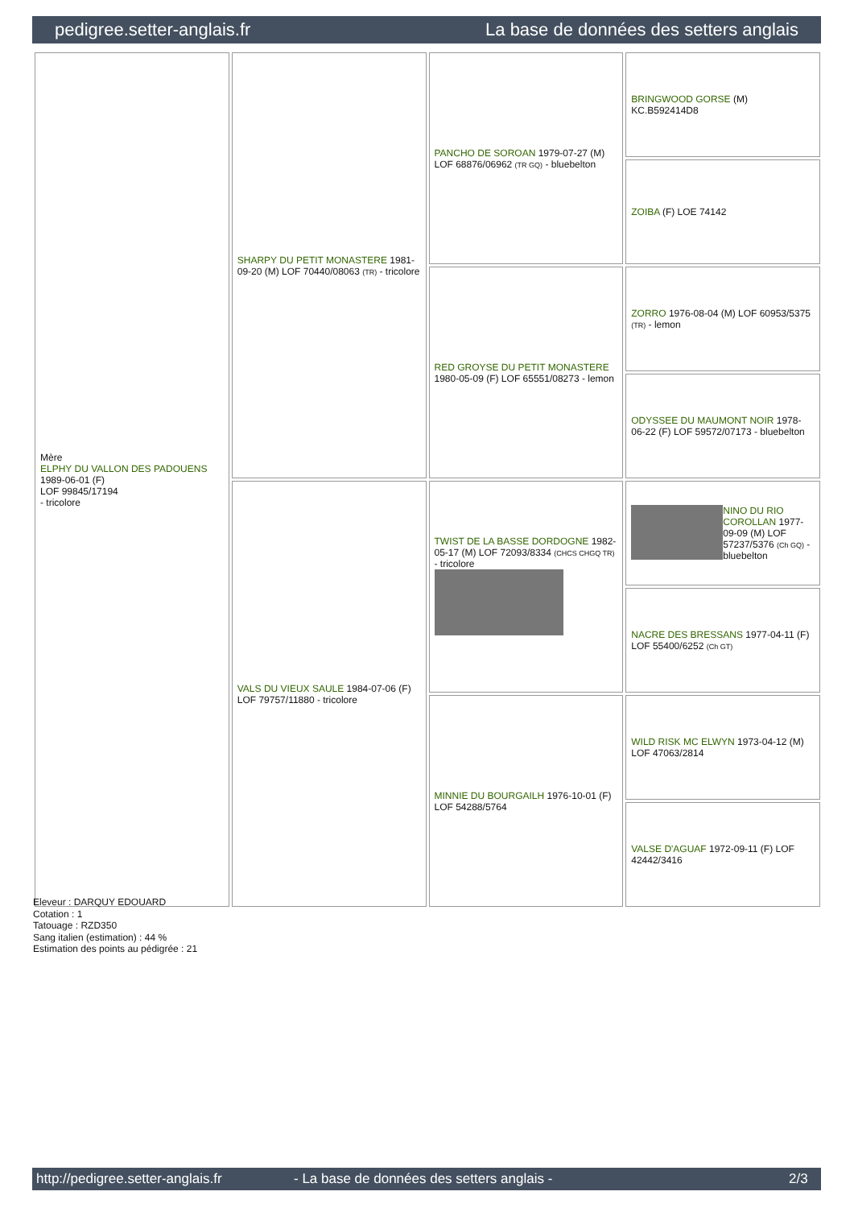pedigree.setter-anglais.fr La base de données des setters anglais
| Mère ELPHY DU VALLON DES PADOUENS 1989-06-01 (F) LOF 99845/17194 - tricolore | SHARPY DU PETIT MONASTERE 1981-09-20 (M) LOF 70440/08063 (TR) - tricolore | PANCHO DE SOROAN 1979-07-27 (M) LOF 68876/06962 (TR GQ) - bluebelton | BRINGWOOD GORSE (M) KC.B592414D8 |
| | | | ZOIBA (F) LOE 74142 |
| | | RED GROYSE DU PETIT MONASTERE 1980-05-09 (F) LOF 65551/08273 - lemon | ZORRO 1976-08-04 (M) LOF 60953/5375 (TR) - lemon |
| | | | ODYSSEE DU MAUMONT NOIR 1978-06-22 (F) LOF 59572/07173 - bluebelton |
| | VALS DU VIEUX SAULE 1984-07-06 (F) LOF 79757/11880 - tricolore | TWIST DE LA BASSE DORDOGNE 1982-05-17 (M) LOF 72093/8334 (CHCS CHGQ TR) - tricolore | NINO DU RIO COROLLAN 1977-09-09 (M) LOF 57237/5376 (Ch GQ) - bluebelton |
| | | | NACRE DES BRESSANS 1977-04-11 (F) LOF 55400/6252 (Ch GT) |
| | | MINNIE DU BOURGAILH 1976-10-01 (F) LOF 54288/5764 | WILD RISK MC ELWYN 1973-04-12 (M) LOF 47063/2814 |
| | | | VALSE D'AGUAF 1972-09-11 (F) LOF 42442/3416 |
Eleveur : DARQUY EDOUARD
Cotation : 1
Tatouage : RZD350
Sang italien (estimation) : 44 %
Estimation des points au pédigrée : 21
http://pedigree.setter-anglais.fr - La base de données des setters anglais - 2/3